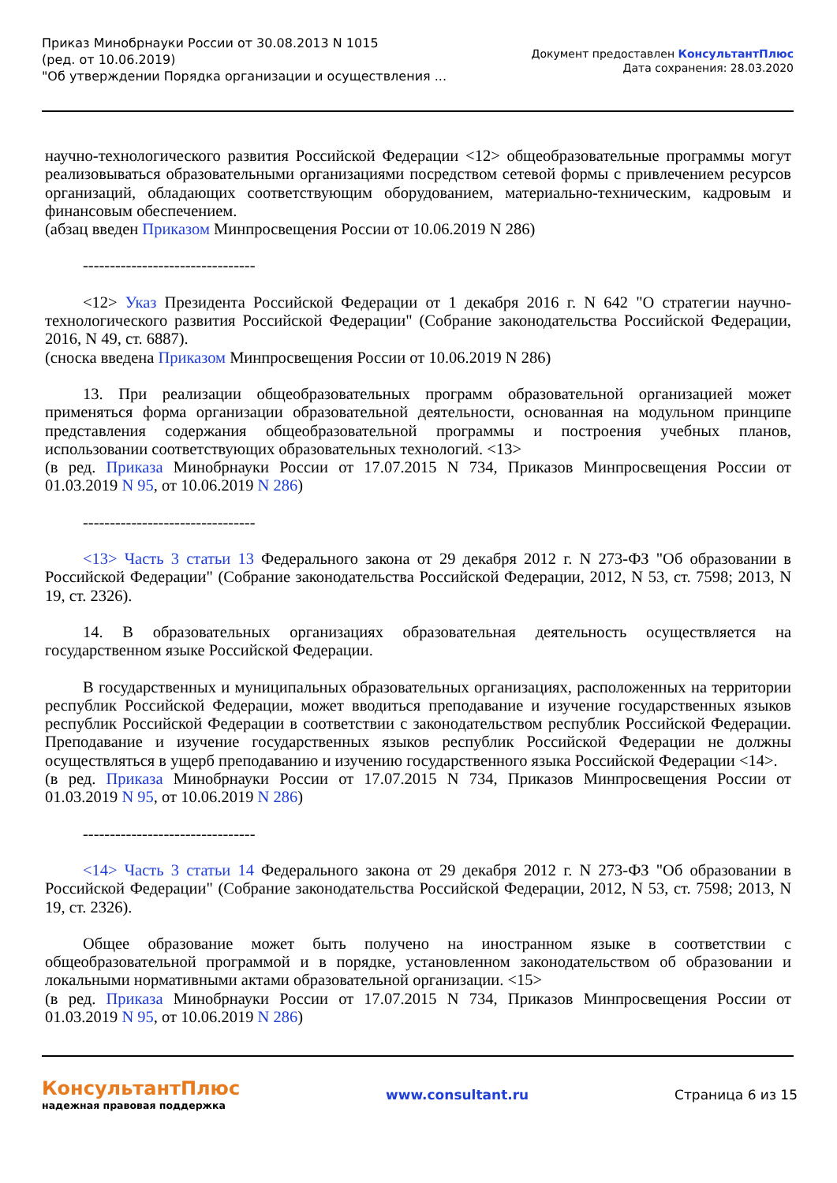Приказ Минобрнауки России от 30.08.2013 N 1015
(ред. от 10.06.2019)
"Об утверждении Порядка организации и осуществления ...
Документ предоставлен КонсультантПлюс
Дата сохранения: 28.03.2020
научно-технологического развития Российской Федерации <12> общеобразовательные программы могут реализовываться образовательными организациями посредством сетевой формы с привлечением ресурсов организаций, обладающих соответствующим оборудованием, материально-техническим, кадровым и финансовым обеспечением.
(абзац введен Приказом Минпросвещения России от 10.06.2019 N 286)
--------------------------------
<12> Указ Президента Российской Федерации от 1 декабря 2016 г. N 642 "О стратегии научно-технологического развития Российской Федерации" (Собрание законодательства Российской Федерации, 2016, N 49, ст. 6887).
(сноска введена Приказом Минпросвещения России от 10.06.2019 N 286)
13. При реализации общеобразовательных программ образовательной организацией может применяться форма организации образовательной деятельности, основанная на модульном принципе представления содержания общеобразовательной программы и построения учебных планов, использовании соответствующих образовательных технологий. <13>
(в ред. Приказа Минобрнауки России от 17.07.2015 N 734, Приказов Минпросвещения России от 01.03.2019 N 95, от 10.06.2019 N 286)
--------------------------------
<13> Часть 3 статьи 13 Федерального закона от 29 декабря 2012 г. N 273-ФЗ "Об образовании в Российской Федерации" (Собрание законодательства Российской Федерации, 2012, N 53, ст. 7598; 2013, N 19, ст. 2326).
14. В образовательных организациях образовательная деятельность осуществляется на государственном языке Российской Федерации.
В государственных и муниципальных образовательных организациях, расположенных на территории республик Российской Федерации, может вводиться преподавание и изучение государственных языков республик Российской Федерации в соответствии с законодательством республик Российской Федерации. Преподавание и изучение государственных языков республик Российской Федерации не должны осуществляться в ущерб преподаванию и изучению государственного языка Российской Федерации <14>.
(в ред. Приказа Минобрнауки России от 17.07.2015 N 734, Приказов Минпросвещения России от 01.03.2019 N 95, от 10.06.2019 N 286)
--------------------------------
<14> Часть 3 статьи 14 Федерального закона от 29 декабря 2012 г. N 273-ФЗ "Об образовании в Российской Федерации" (Собрание законодательства Российской Федерации, 2012, N 53, ст. 7598; 2013, N 19, ст. 2326).
Общее образование может быть получено на иностранном языке в соответствии с общеобразовательной программой и в порядке, установленном законодательством об образовании и локальными нормативными актами образовательной организации. <15>
(в ред. Приказа Минобрнауки России от 17.07.2015 N 734, Приказов Минпросвещения России от 01.03.2019 N 95, от 10.06.2019 N 286)
КонсультантПлюс
надежная правовая поддержка
www.consultant.ru Страница 6 из 15